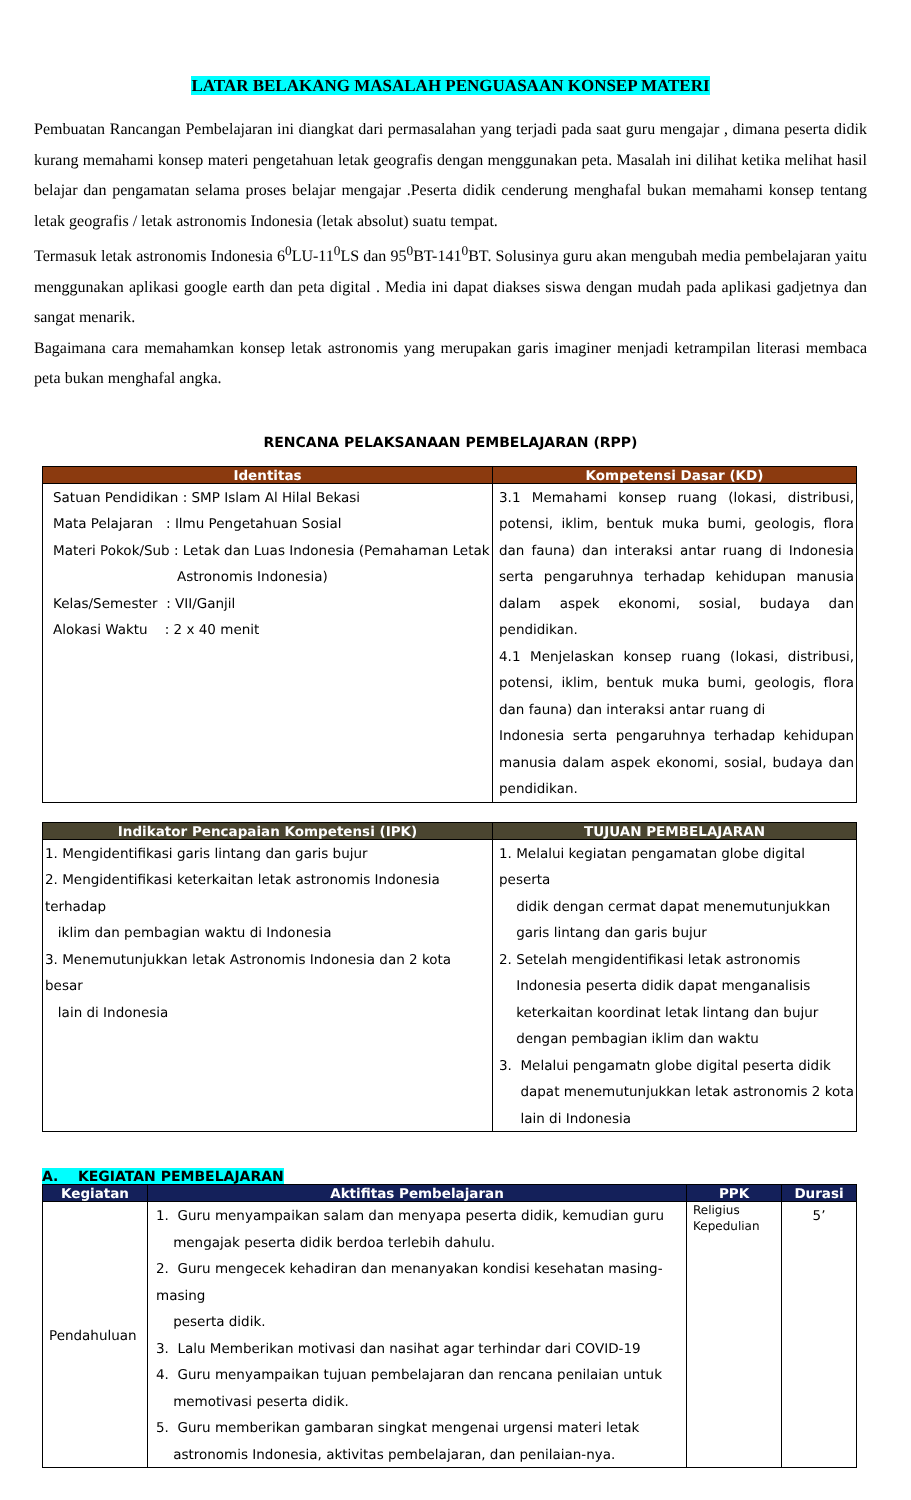LATAR BELAKANG MASALAH PENGUASAAN KONSEP MATERI
Pembuatan Rancangan Pembelajaran ini diangkat dari permasalahan yang terjadi pada saat guru mengajar , dimana peserta didik kurang memahami konsep materi pengetahuan letak geografis dengan menggunakan peta. Masalah ini dilihat ketika melihat hasil belajar dan pengamatan selama proses belajar mengajar .Peserta didik cenderung menghafal bukan memahami konsep tentang letak geografis / letak astronomis Indonesia (letak absolut) suatu tempat.
Termasuk letak astronomis Indonesia 6<sup>0</sup>LU-11<sup>0</sup>LS dan 95<sup>0</sup>BT-141<sup>0</sup>BT. Solusinya guru akan mengubah media pembelajaran yaitu menggunakan aplikasi google earth dan peta digital . Media ini dapat diakses siswa dengan mudah pada aplikasi gadjetnya dan sangat menarik.
Bagaimana cara memahamkan konsep letak astronomis yang merupakan garis imaginer menjadi ketrampilan literasi membaca peta bukan menghafal angka.
RENCANA PELAKSANAAN PEMBELAJARAN (RPP)
| Identitas | Kompetensi Dasar (KD) |
| --- | --- |
| Satuan Pendidikan : SMP Islam Al Hilal Bekasi Mata Pelajaran : Ilmu Pengetahuan Sosial Materi Pokok/Sub : Letak dan Luas Indonesia (Pemahaman Letak Astronomis Indonesia) Kelas/Semester : VII/Ganjil Alokasi Waktu : 2 x 40 menit | 3.1 Memahami konsep ruang (lokasi, distribusi, potensi, iklim, bentuk muka bumi, geologis, flora dan fauna) dan interaksi antar ruang di Indonesia serta pengaruhnya terhadap kehidupan manusia dalam aspek ekonomi, sosial, budaya dan pendidikan. 4.1 Menjelaskan konsep ruang (lokasi, distribusi, potensi, iklim, bentuk muka bumi, geologis, flora dan fauna) dan interaksi antar ruang di Indonesia serta pengaruhnya terhadap kehidupan manusia dalam aspek ekonomi, sosial, budaya dan pendidikan. |
| Indikator Pencapaian Kompetensi (IPK) | TUJUAN PEMBELAJARAN |
| --- | --- |
| 1. Mengidentifikasi garis lintang dan garis bujur 2. Mengidentifikasi keterkaitan letak astronomis Indonesia terhadap iklim dan pembagian waktu di Indonesia 3. Menemutunjukkan letak Astronomis Indonesia dan 2 kota besar lain di Indonesia | 1. Melalui kegiatan pengamatan globe digital peserta didik dengan cermat dapat menemutunjukkan garis lintang dan garis bujur 2. Setelah mengidentifikasi letak astronomis Indonesia peserta didik dapat menganalisis keterkaitan koordinat letak lintang dan bujur dengan pembagian iklim dan waktu 3. Melalui pengamatn globe digital peserta didik dapat menemutunjukkan letak astronomis 2 kota lain di Indonesia |
A. KEGIATAN PEMBELAJARAN
| Kegiatan | Aktifitas Pembelajaran | PPK | Durasi |
| --- | --- | --- | --- |
| Pendahuluan | 1. Guru menyampaikan salam dan menyapa peserta didik, kemudian guru mengajak peserta didik berdoa terlebih dahulu. 2. Guru mengecek kehadiran dan menanyakan kondisi kesehatan masing-masing peserta didik. 3. Lalu Memberikan motivasi dan nasihat agar terhindar dari COVID-19 4. Guru menyampaikan tujuan pembelajaran dan rencana penilaian untuk memotivasi peserta didik. 5. Guru memberikan gambaran singkat mengenai urgensi materi letak astronomis Indonesia, aktivitas pembelajaran, dan penilaian-nya. | Religius Kepedulian | 5’ |